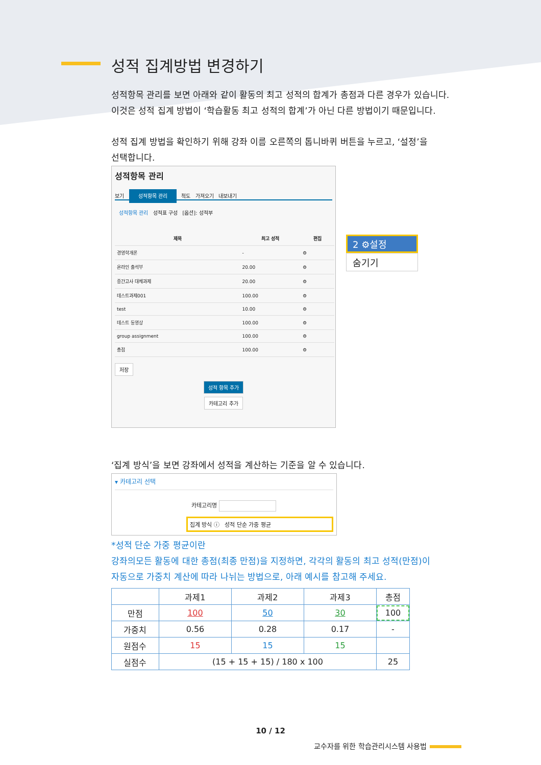성적 집계방법 변경하기
성적항목 관리를 보면 아래와 같이 활동의 최고 성적의 합계가 총점과 다른 경우가 있습니다.
이것은 성적 집계 방법이 ‘학습활동 최고 성적의 합계’가 아닌 다른 방법이기 때문입니다.
성적 집계 방법을 확인하기 위해 강좌 이름 오른쪽의 톱니바퀴 버튼을 누르고, ‘설정’을
선택합니다.
성적항목 관리
보기 성적항목 관리 척도 가져오기 내보내기
성적항목 관리 성적표 구성 [옵션]: 성적부
| 제목 | 최고 성적 | 편집 |
| --- | --- | --- |
| 경영학개론 | - | ⚙ |
| 온라인 출석부 | 20.00 | ⚙ |
| 중간고사 대체과제 | 20.00 | ⚙ |
| 테스트과제001 | 100.00 | ⚙ |
| test | 10.00 | ⚙ |
| 테스트 동영상 | 100.00 | ⚙ |
| group assignment | 100.00 | ⚙ |
| 총점 | 100.00 | ⚙ |
저장
성적 항목 추가
카테고리 추가
2 ⚙설정
숨기기
‘집계 방식’을 보면 강좌에서 성적을 계산하는 기준을 알 수 있습니다.
▾ 카테고리 선택
카테고리명
집계 방식 ⓘ 성적 단순 가중 평균
*성적 단순 가중 평균이란
강좌의모든 활동에 대한 총점(최종 만점)을 지정하면, 각각의 활동의 최고 성적(만점)이
자동으로 가중치 계산에 따라 나뉘는 방법으로, 아래 예시를 참고해 주세요.
| | 과제1 | 과제2 | 과제3 | 총점 |
| 만점 | 100 | 50 | 30 | 100 |
| 가중치 | 0.56 | 0.28 | 0.17 | - |
| 원점수 | 15 | 15 | 15 | |
| 실점수 | (15 + 15 + 15) / 180 x 100 | | | 25 |
10 / 12
교수자를 위한 학습관리시스템 사용법